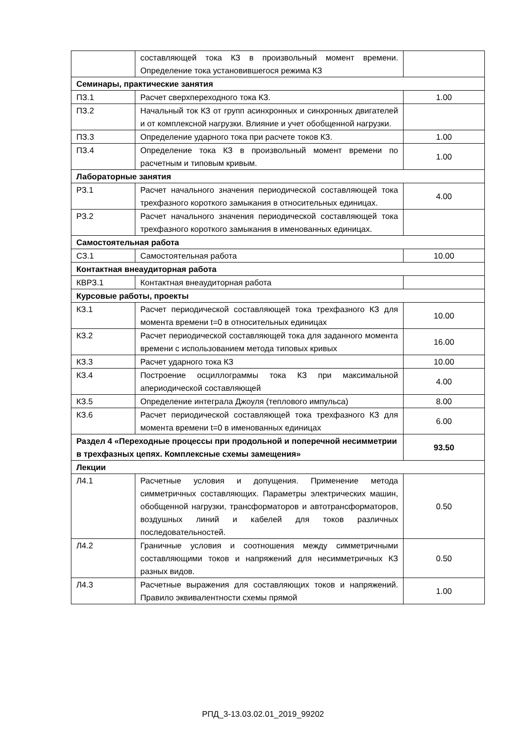| | составляющей тока КЗ в произвольный момент времени. Определение тока установившегося режима КЗ | |
| Семинары, практические занятия | | |
| ПЗ.1 | Расчет сверхпереходного тока КЗ. | 1.00 |
| ПЗ.2 | Начальный ток КЗ от групп асинхронных и синхронных двигателей и от комплексной нагрузки. Влияние и учет обобщенной нагрузки. | |
| ПЗ.3 | Определение ударного тока при расчете токов КЗ. | 1.00 |
| ПЗ.4 | Определение тока КЗ в произвольный момент времени по расчетным и типовым кривым. | 1.00 |
| Лабораторные занятия | | |
| РЗ.1 | Расчет начального значения периодической составляющей тока трехфазного короткого замыкания в относительных единицах. | 4.00 |
| РЗ.2 | Расчет начального значения периодической составляющей тока трехфазного короткого замыкания в именованных единицах. | |
| Самостоятельная работа | | |
| СЗ.1 | Самостоятельная работа | 10.00 |
| Контактная внеаудиторная работа | | |
| КВРЗ.1 | Контактная внеаудиторная работа | |
| Курсовые работы, проекты | | |
| КЗ.1 | Расчет периодической составляющей тока трехфазного КЗ для момента времени t=0 в относительных единицах | 10.00 |
| КЗ.2 | Расчет периодической составляющей тока для заданного момента времени с использованием метода типовых кривых | 16.00 |
| КЗ.3 | Расчет ударного тока КЗ | 10.00 |
| КЗ.4 | Построение осциллограммы тока КЗ при максимальной апериодической составляющей | 4.00 |
| КЗ.5 | Определение интеграла Джоуля (теплового импульса) | 8.00 |
| КЗ.6 | Расчет периодической составляющей тока трехфазного КЗ для момента времени t=0 в именованных единицах | 6.00 |
| Раздел 4 «Переходные процессы при продольной и поперечной несимметрии в трехфазных цепях. Комплексные схемы замещения» | | 93.50 |
| Лекции | | |
| Л4.1 | Расчетные условия и допущения. Применение метода симметричных составляющих. Параметры электрических машин, обобщенной нагрузки, трансформаторов и автотрансформаторов, воздушных линий и кабелей для токов различных последовательностей. | 0.50 |
| Л4.2 | Граничные условия и соотношения между симметричными составляющими токов и напряжений для несимметричных КЗ разных видов. | 0.50 |
| Л4.3 | Расчетные выражения для составляющих токов и напряжений. Правило эквивалентности схемы прямой | 1.00 |
РПД_3-13.03.02.01_2019_99202